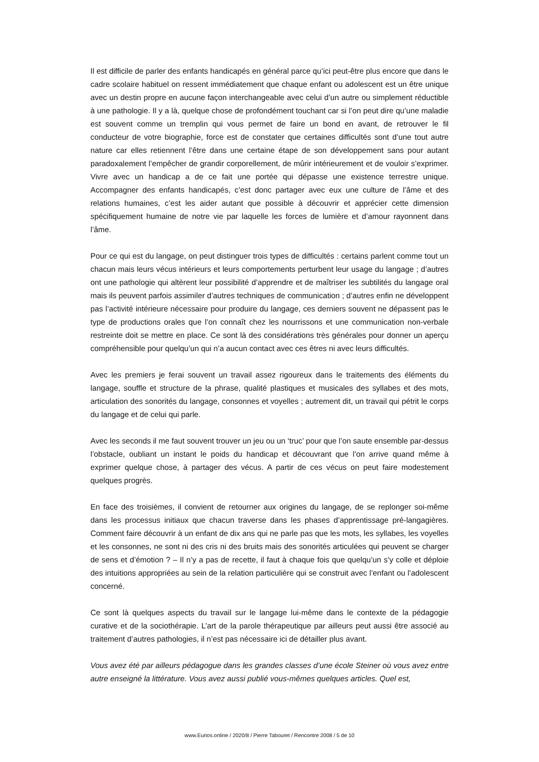Il est difficile de parler des enfants handicapés en général parce qu’ici peut-être plus encore que dans le cadre scolaire habituel on ressent immédiatement que chaque enfant ou adolescent est un être unique avec un destin propre en aucune façon interchangeable avec celui d’un autre ou simplement réductible à une pathologie. Il y a là, quelque chose de profondément touchant car si l’on peut dire qu’une maladie est souvent comme un tremplin qui vous permet de faire un bond en avant, de retrouver le fil conducteur de votre biographie, force est de constater que certaines difficultés sont d’une tout autre nature car elles retiennent l’être dans une certaine étape de son développement sans pour autant paradoxalement l’empêcher de grandir corporellement, de mûrir intérieurement et de vouloir s’exprimer. Vivre avec un handicap a de ce fait une portée qui dépasse une existence terrestre unique. Accompagner des enfants handicapés, c’est donc partager avec eux une culture de l’âme et des relations humaines, c’est les aider autant que possible à découvrir et apprécier cette dimension spécifiquement humaine de notre vie par laquelle les forces de lumière et d’amour rayonnent dans l’âme.
Pour ce qui est du langage, on peut distinguer trois types de difficultés : certains parlent comme tout un chacun mais leurs vécus intérieurs et leurs comportements perturbent leur usage du langage ; d’autres ont une pathologie qui altèrent leur possibilité d’apprendre et de maîtriser les subtilités du langage oral mais ils peuvent parfois assimiler d’autres techniques de communication ; d’autres enfin ne développent pas l’activité intérieure nécessaire pour produire du langage, ces derniers souvent ne dépassent pas le type de productions orales que l’on connaît chez les nourrissons et une communication non-verbale restreinte doit se mettre en place. Ce sont là des considérations très générales pour donner un aperçu compréhensible pour quelqu’un qui n’a aucun contact avec ces êtres ni avec leurs difficultés.
Avec les premiers je ferai souvent un travail assez rigoureux dans le traitements des éléments du langage, souffle et structure de la phrase, qualité plastiques et musicales des syllabes et des mots, articulation des sonorités du langage, consonnes et voyelles ; autrement dit, un travail qui pétrit le corps du langage et de celui qui parle.
Avec les seconds il me faut souvent trouver un jeu ou un ‘truc’ pour que l’on saute ensemble par-dessus l’obstacle, oubliant un instant le poids du handicap et découvrant que l’on arrive quand même à exprimer quelque chose, à partager des vécus. A partir de ces vécus on peut faire modestement quelques progrès.
En face des troisièmes, il convient de retourner aux origines du langage, de se replonger soi-même dans les processus initiaux que chacun traverse dans les phases d’apprentissage pré-langagières. Comment faire découvrir à un enfant de dix ans qui ne parle pas que les mots, les syllabes, les voyelles et les consonnes, ne sont ni des cris ni des bruits mais des sonorités articulées qui peuvent se charger de sens et d’émotion ? – Il n’y a pas de recette, il faut à chaque fois que quelqu’un s’y colle et déploie des intuitions appropriées au sein de la relation particulière qui se construit avec l’enfant ou l’adolescent concerné.
Ce sont là quelques aspects du travail sur le langage lui-même dans le contexte de la pédagogie curative et de la sociothérapie. L’art de la parole thérapeutique par ailleurs peut aussi être associé au traitement d’autres pathologies, il n’est pas nécessaire ici de détailler plus avant.
Vous avez été par ailleurs pédagogue dans les grandes classes d’une école Steiner où vous avez entre autre enseigné la littérature. Vous avez aussi publié vous-mêmes quelques articles. Quel est,
www.Eurios.online / 2020/8 / Pierre Tabouret / Rencontre 2008 / 5 de 10